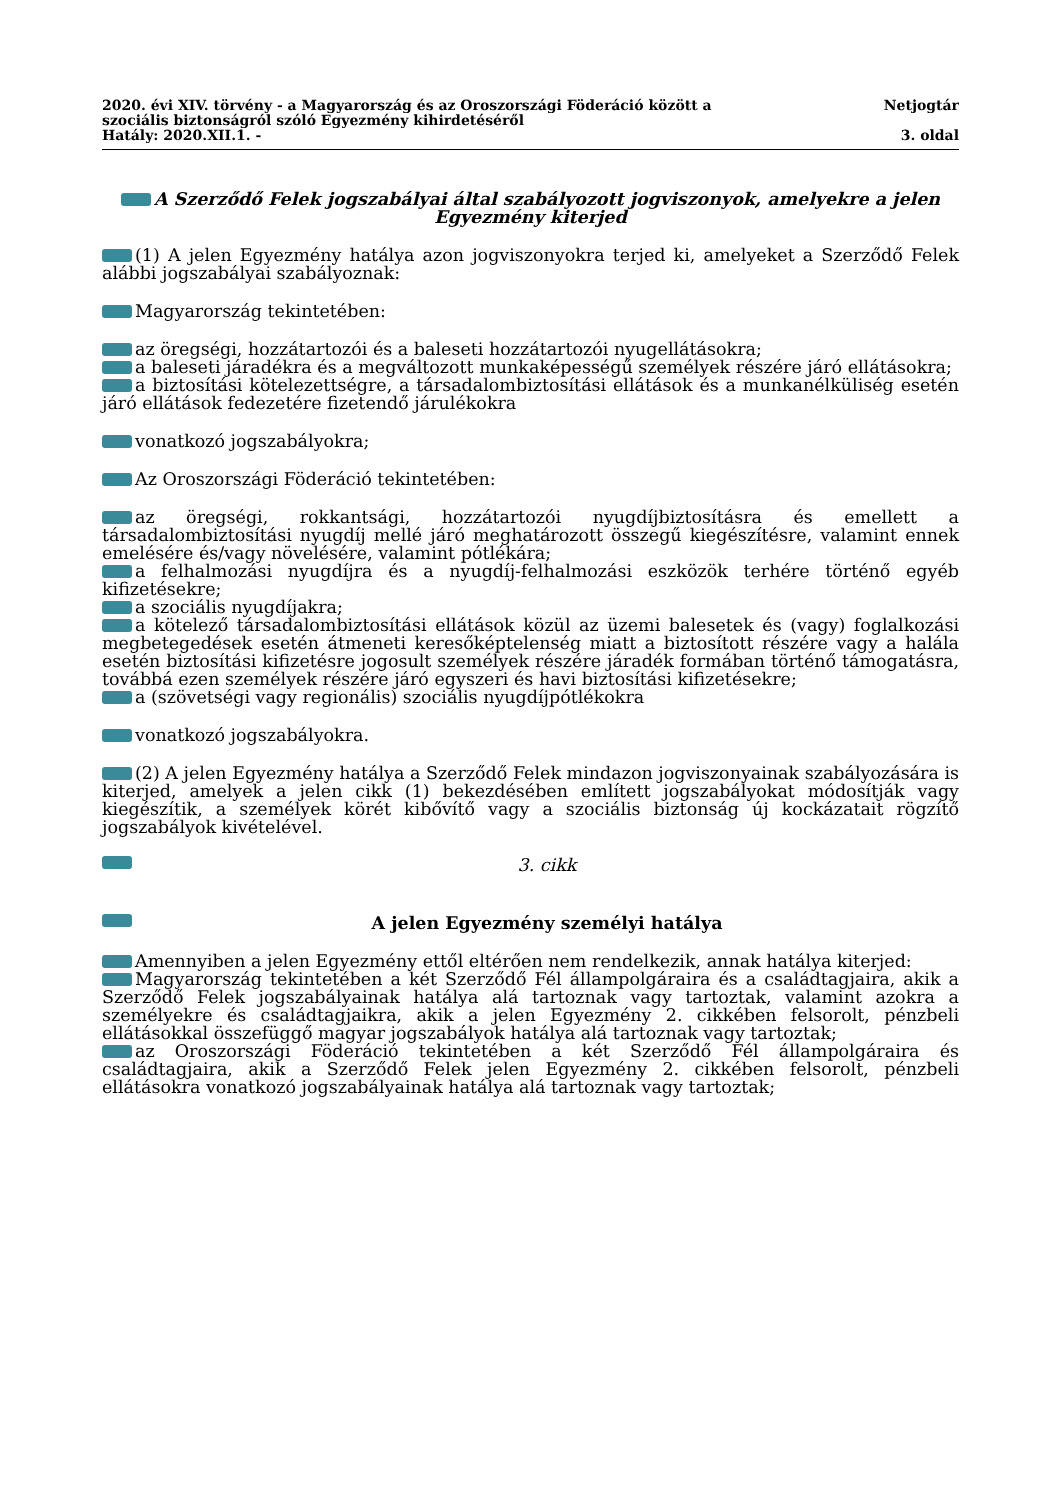2020. évi XIV. törvény - a Magyarország és az Oroszországi Föderáció között a
szociális biztonságról szóló Egyezmény kihirdetéséről
Hatály: 2020.XII.1. -
Netjogtár
3. oldal
A Szerződő Felek jogszabályai által szabályozott jogviszonyok, amelyekre a jelen Egyezmény kiterjed
(1) A jelen Egyezmény hatálya azon jogviszonyokra terjed ki, amelyeket a Szerződő Felek alábbi jogszabályai szabályoznak:
Magyarország tekintetében:
az öregségi, hozzátartozói és a baleseti hozzátartozói nyugellátásokra;
a baleseti járadékra és a megváltozott munkaképességű személyek részére járó ellátásokra;
a biztosítási kötelezettségre, a társadalombiztosítási ellátások és a munkanélküliség esetén járó ellátások fedezetére fizetendő járulékokra
vonatkozó jogszabályokra;
Az Oroszországi Föderáció tekintetében:
az öregségi, rokkantsági, hozzátartozói nyugdíjbiztosításra és emellett a társadalombiztosítási nyugdíj mellé járó meghatározott összegű kiegészítésre, valamint ennek emelésére és/vagy növelésére, valamint pótlékára;
a felhalmozási nyugdíjra és a nyugdíj-felhalmozási eszközök terhére történő egyéb kifizetésekre;
a szociális nyugdíjakra;
a kötelező társadalombiztosítási ellátások közül az üzemi balesetek és (vagy) foglalkozási megbetegedések esetén átmeneti keresőképtelenség miatt a biztosított részére vagy a halála esetén biztosítási kifizetésre jogosult személyek részére járadék formában történő támogatásra, továbbá ezen személyek részére járó egyszeri és havi biztosítási kifizetésekre;
a (szövetségi vagy regionális) szociális nyugdíjpótlékokra
vonatkozó jogszabályokra.
(2) A jelen Egyezmény hatálya a Szerződő Felek mindazon jogviszonyainak szabályozására is kiterjed, amelyek a jelen cikk (1) bekezdésében említett jogszabályokat módosítják vagy kiegészítik, a személyek körét kibővítő vagy a szociális biztonság új kockázatait rögzítő jogszabályok kivételével.
3. cikk
A jelen Egyezmény személyi hatálya
Amennyiben a jelen Egyezmény ettől eltérően nem rendelkezik, annak hatálya kiterjed:
Magyarország tekintetében a két Szerződő Fél állampolgáraira és a családtagjaira, akik a Szerződő Felek jogszabályainak hatálya alá tartoznak vagy tartoztak, valamint azokra a személyekre és családtagjaikra, akik a jelen Egyezmény 2. cikkében felsorolt, pénzbeli ellátásokkal összefüggő magyar jogszabályok hatálya alá tartoznak vagy tartoztak;
az Oroszországi Föderáció tekintetében a két Szerződő Fél állampolgáraira és családtagjaira, akik a Szerződő Felek jelen Egyezmény 2. cikkében felsorolt, pénzbeli ellátásokra vonatkozó jogszabályainak hatálya alá tartoznak vagy tartoztak;